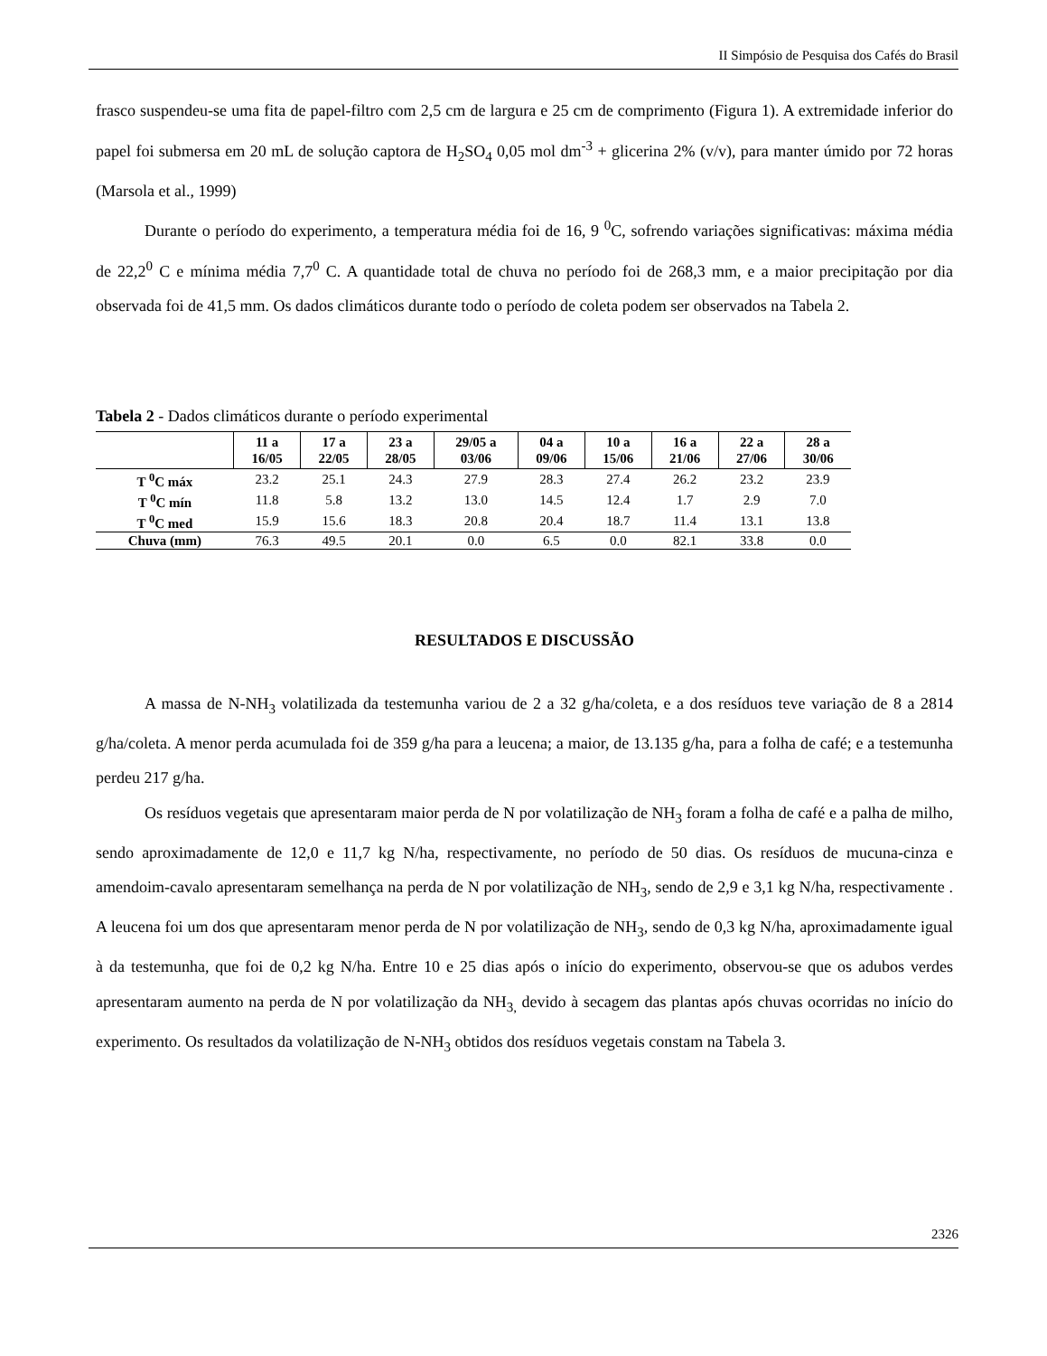II Simpósio de Pesquisa dos Cafés do Brasil
frasco suspendeu-se uma fita de papel-filtro com 2,5 cm de largura e 25 cm de comprimento (Figura 1). A extremidade inferior do papel foi submersa em 20 mL de solução captora de H<sub>2</sub>SO<sub>4</sub> 0,05 mol dm<sup>-3</sup> + glicerina 2% (v/v), para manter úmido por 72 horas (Marsola et al., 1999)
Durante o período do experimento, a temperatura média foi de 16, 9 <sup>0</sup>C, sofrendo variações significativas: máxima média de 22,2<sup>0</sup> C e mínima média 7,7<sup>0</sup> C. A quantidade total de chuva no período foi de 268,3 mm, e a maior precipitação por dia observada foi de 41,5 mm. Os dados climáticos durante todo o período de coleta podem ser observados na Tabela 2.
Tabela 2 - Dados climáticos durante o período experimental
| | 11 a 16/05 | 17 a 22/05 | 23 a 28/05 | 29/05 a 03/06 | 04 a 09/06 | 10 a 15/06 | 16 a 21/06 | 22 a 27/06 | 28 a 30/06 |
| --- | --- | --- | --- | --- | --- | --- | --- | --- | --- |
| T <sup>0</sup>C máx | 23.2 | 25.1 | 24.3 | 27.9 | 28.3 | 27.4 | 26.2 | 23.2 | 23.9 |
| T <sup>0</sup>C mín | 11.8 | 5.8 | 13.2 | 13.0 | 14.5 | 12.4 | 1.7 | 2.9 | 7.0 |
| T <sup>0</sup>C med | 15.9 | 15.6 | 18.3 | 20.8 | 20.4 | 18.7 | 11.4 | 13.1 | 13.8 |
| Chuva (mm) | 76.3 | 49.5 | 20.1 | 0.0 | 6.5 | 0.0 | 82.1 | 33.8 | 0.0 |
RESULTADOS E DISCUSSÃO
A massa de N-NH<sub>3</sub> volatilizada da testemunha variou de 2 a 32 g/ha/coleta, e a dos resíduos teve variação de 8 a 2814 g/ha/coleta. A menor perda acumulada foi de 359 g/ha para a leucena; a maior, de 13.135 g/ha, para a folha de café; e a testemunha perdeu 217 g/ha.
Os resíduos vegetais que apresentaram maior perda de N por volatilização de NH<sub>3</sub> foram a folha de café e a palha de milho, sendo aproximadamente de 12,0 e 11,7 kg N/ha, respectivamente, no período de 50 dias. Os resíduos de mucuna-cinza e amendoim-cavalo apresentaram semelhança na perda de N por volatilização de NH<sub>3</sub>, sendo de 2,9 e 3,1 kg N/ha, respectivamente . A leucena foi um dos que apresentaram menor perda de N por volatilização de NH<sub>3</sub>, sendo de 0,3 kg N/ha, aproximadamente igual à da testemunha, que foi de 0,2 kg N/ha. Entre 10 e 25 dias após o início do experimento, observou-se que os adubos verdes apresentaram aumento na perda de N por volatilização da NH<sub>3,</sub> devido à secagem das plantas após chuvas ocorridas no início do experimento. Os resultados da volatilização de N-NH<sub>3</sub> obtidos dos resíduos vegetais constam na Tabela 3.
2326